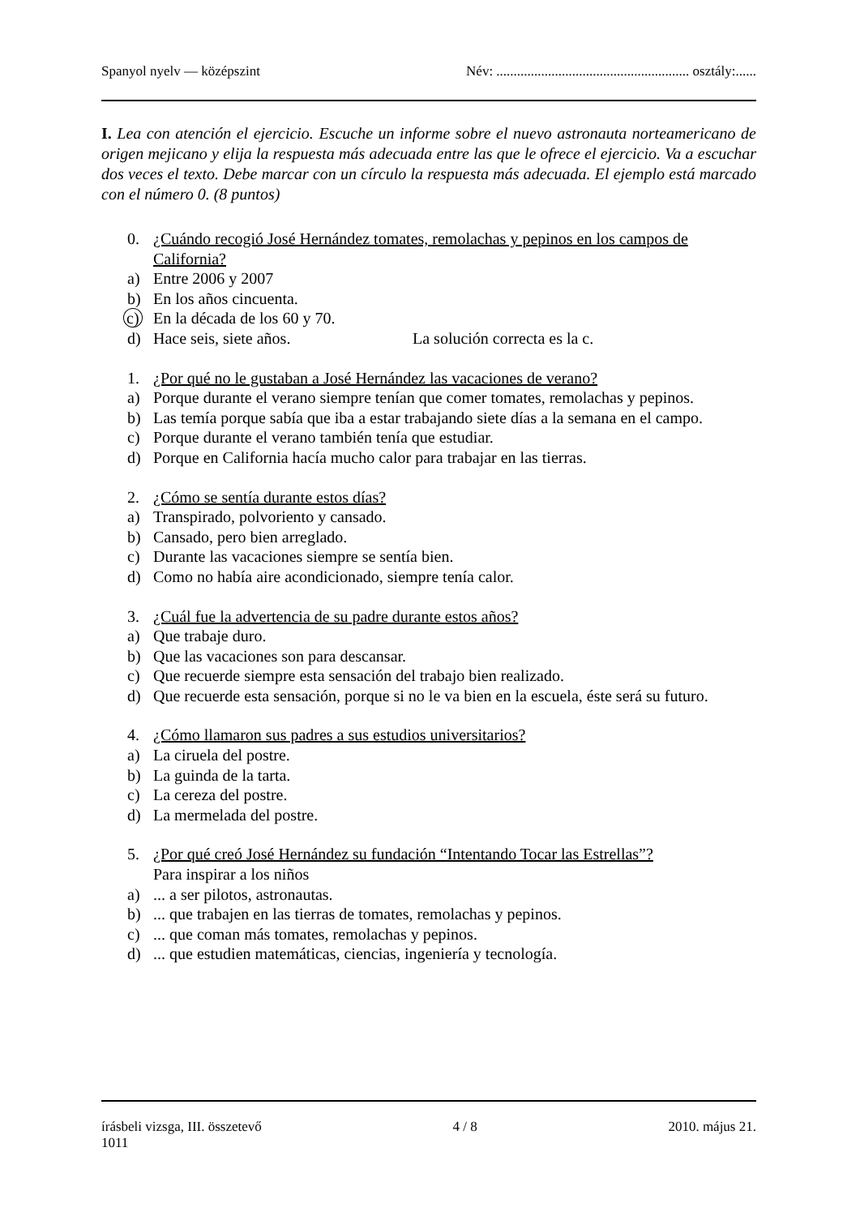Spanyol nyelv — középszint Név: ........................................................ osztály:......
I. Lea con atención el ejercicio. Escuche un informe sobre el nuevo astronauta norteamericano de origen mejicano y elija la respuesta más adecuada entre las que le ofrece el ejercicio. Va a escuchar dos veces el texto. Debe marcar con un círculo la respuesta más adecuada. El ejemplo está marcado con el número 0. (8 puntos)
0. ¿Cuándo recogió José Hernández tomates, remolachas y pepinos en los campos de California?
a) Entre 2006 y 2007
b) En los años cincuenta.
c) En la década de los 60 y 70.
d) Hace seis, siete años. La solución correcta es la c.
1. ¿Por qué no le gustaban a José Hernández las vacaciones de verano?
a) Porque durante el verano siempre tenían que comer tomates, remolachas y pepinos.
b) Las temía porque sabía que iba a estar trabajando siete días a la semana en el campo.
c) Porque durante el verano también tenía que estudiar.
d) Porque en California hacía mucho calor para trabajar en las tierras.
2. ¿Cómo se sentía durante estos días?
a) Transpirado, polvoriento y cansado.
b) Cansado, pero bien arreglado.
c) Durante las vacaciones siempre se sentía bien.
d) Como no había aire acondicionado, siempre tenía calor.
3. ¿Cuál fue la advertencia de su padre durante estos años?
a) Que trabaje duro.
b) Que las vacaciones son para descansar.
c) Que recuerde siempre esta sensación del trabajo bien realizado.
d) Que recuerde esta sensación, porque si no le va bien en la escuela, éste será su futuro.
4. ¿Cómo llamaron sus padres a sus estudios universitarios?
a) La ciruela del postre.
b) La guinda de la tarta.
c) La cereza del postre.
d) La mermelada del postre.
5. ¿Por qué creó José Hernández su fundación “Intentando Tocar las Estrellas”?
Para inspirar a los niños
a)... a ser pilotos, astronautas.
b)... que trabajen en las tierras de tomates, remolachas y pepinos.
c)... que coman más tomates, remolachas y pepinos.
d)... que estudien matemáticas, ciencias, ingeniería y tecnología.
írásbeli vizsga, III. összetevő 4 / 8 2010. május 21.
1011